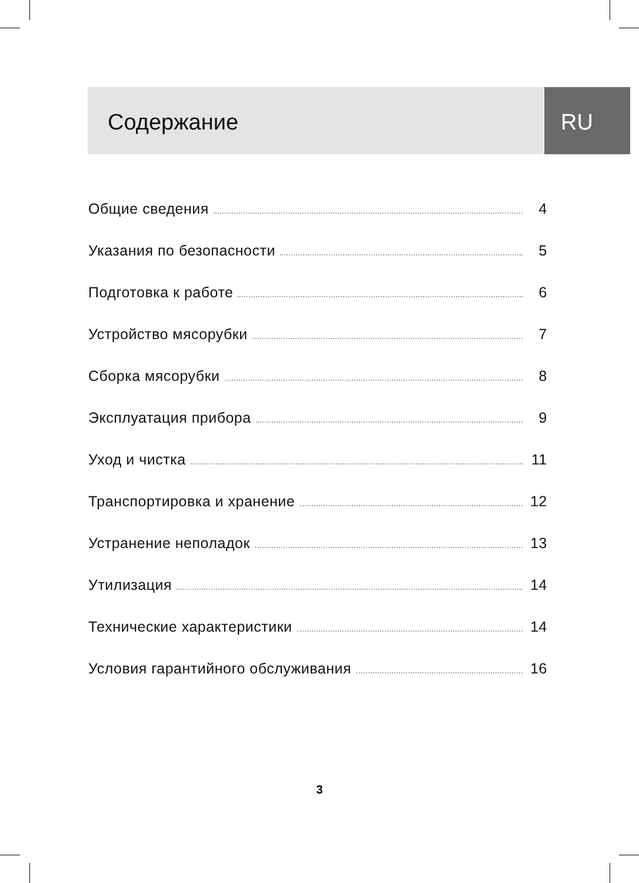Содержание RU
Общие сведения 4
Указания по безопасности 5
Подготовка к работе 6
Устройство мясорубки 7
Сборка мясорубки 8
Эксплуатация прибора 9
Уход и чистка 11
Транспортировка и хранение 12
Устранение неполадок 13
Утилизация 14
Технические характеристики 14
Условия гарантийного обслуживания 16
3